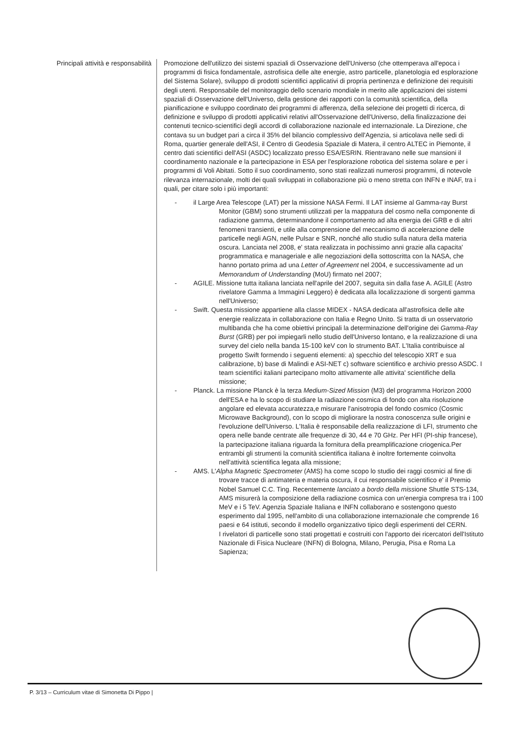Principali attività e responsabilità Promozione dell'utilizzo dei sistemi spaziali di Osservazione dell'Universo (che ottemperava all'epoca i programmi di fisica fondamentale, astrofisica delle alte energie, astro particelle, planetologia ed esplorazione del Sistema Solare), sviluppo di prodotti scientifici applicativi di propria pertinenza e definizione dei requisiti degli utenti. Responsabile del monitoraggio dello scenario mondiale in merito alle applicazioni dei sistemi spaziali di Osservazione dell'Universo, della gestione dei rapporti con la comunità scientifica, della pianificazione e sviluppo coordinato dei programmi di afferenza, della selezione dei progetti di ricerca, di definizione e sviluppo di prodotti applicativi relativi all'Osservazione dell'Universo, della finalizzazione dei contenuti tecnico-scientifici degli accordi di collaborazione nazionale ed internazionale. La Direzione, che contava su un budget pari a circa il 35% del bilancio complessivo dell'Agenzia, si articolava nelle sedi di Roma, quartier generale dell'ASI, il Centro di Geodesia Spaziale di Matera, il centro ALTEC in Piemonte, il centro dati scientifici dell'ASI (ASDC) localizzato presso ESA/ESRIN. Rientravano nelle sue mansioni il coordinamento nazionale e la partecipazione in ESA per l'esplorazione robotica del sistema solare e per i programmi di Voli Abitati. Sotto il suo coordinamento, sono stati realizzati numerosi programmi, di notevole rilevanza internazionale, molti dei quali sviluppati in collaborazione più o meno stretta con INFN e INAF, tra i quali, per citare solo i più importanti:
- il Large Area Telescope (LAT) per la missione NASA Fermi. Il LAT insieme al Gamma-ray Burst Monitor (GBM) sono strumenti utilizzati per la mappatura del cosmo nella componente di radiazione gamma, determinandone il comportamento ad alta energia dei GRB e di altri fenomeni transienti, e utile alla comprensione del meccanismo di accelerazione delle particelle negli AGN, nelle Pulsar e SNR, nonché allo studio sulla natura della materia oscura. Lanciata nel 2008, e' stata realizzata in pochissimo anni grazie alla capacita' programmatica e manageriale e alle negoziazioni della sottoscritta con la NASA, che hanno portato prima ad una Letter of Agreement nel 2004, e successivamente ad un Memorandum of Understanding (MoU) firmato nel 2007;
- AGILE. Missione tutta italiana lanciata nell'aprile del 2007, seguita sin dalla fase A. AGILE (Astro rivelatore Gamma a Immagini Leggero) è dedicata alla localizzazione di sorgenti gamma nell'Universo;
- Swift. Questa missione appartiene alla classe MIDEX - NASA dedicata all'astrofisica delle alte energie realizzata in collaborazione con Italia e Regno Unito. Si tratta di un osservatorio multibanda che ha come obiettivi principali la determinazione dell'origine dei Gamma-Ray Burst (GRB) per poi impiegarli nello studio dell'Universo lontano, e la realizzazione di una survey del cielo nella banda 15-100 keV con lo strumento BAT. L'Italia contribuisce al progetto Swift formendo i seguenti elementi: a) specchio del telescopio XRT e sua calibrazione, b) base di Malindi e ASI-NET c) software scientifico e archivio presso ASDC. I team scientifici italiani partecipano molto attivamente alle attivita' scientifiche della missione;
- Planck. La missione Planck è la terza Medium-Sized Mission (M3) del programma Horizon 2000 dell'ESA e ha lo scopo di studiare la radiazione cosmica di fondo con alta risoluzione angolare ed elevata accuratezza,e misurare l'anisotropia del fondo cosmico (Cosmic Microwave Background), con lo scopo di migliorare la nostra conoscenza sulle origini e l'evoluzione dell'Universo. L'Italia è responsabile della realizzazione di LFI, strumento che opera nelle bande centrate alle frequenze di 30, 44 e 70 GHz. Per HFI (PI-ship francese), la partecipazione italiana riguarda la fornitura della preamplificazione criogenica.Per entrambi gli strumenti la comunità scientifica italiana è inoltre fortemente coinvolta nell'attività scientifica legata alla missione;
- AMS. L'Alpha Magnetic Spectrometer (AMS) ha come scopo lo studio dei raggi cosmici al fine di trovare tracce di antimateria e materia oscura, il cui responsabile scientifico e' il Premio Nobel Samuel C.C. Ting. Recentemente lanciato a bordo della missione Shuttle STS-134, AMS misurerà la composizione della radiazione cosmica con un'energia compresa tra i 100 MeV e i 5 TeV. Agenzia Spaziale Italiana e INFN collaborano e sostengono questo esperimento dal 1995, nell'ambito di una collaborazione internazionale che comprende 16 paesi e 64 istituti, secondo il modello organizzativo tipico degli esperimenti del CERN.
I rivelatori di particelle sono stati progettati e costruiti con l'apporto dei ricercatori dell'Istituto Nazionale di Fisica Nucleare (INFN) di Bologna, Milano, Perugia, Pisa e Roma La Sapienza;
P. 3/13 – Curriculum vitae di Simonetta Di Pippo |